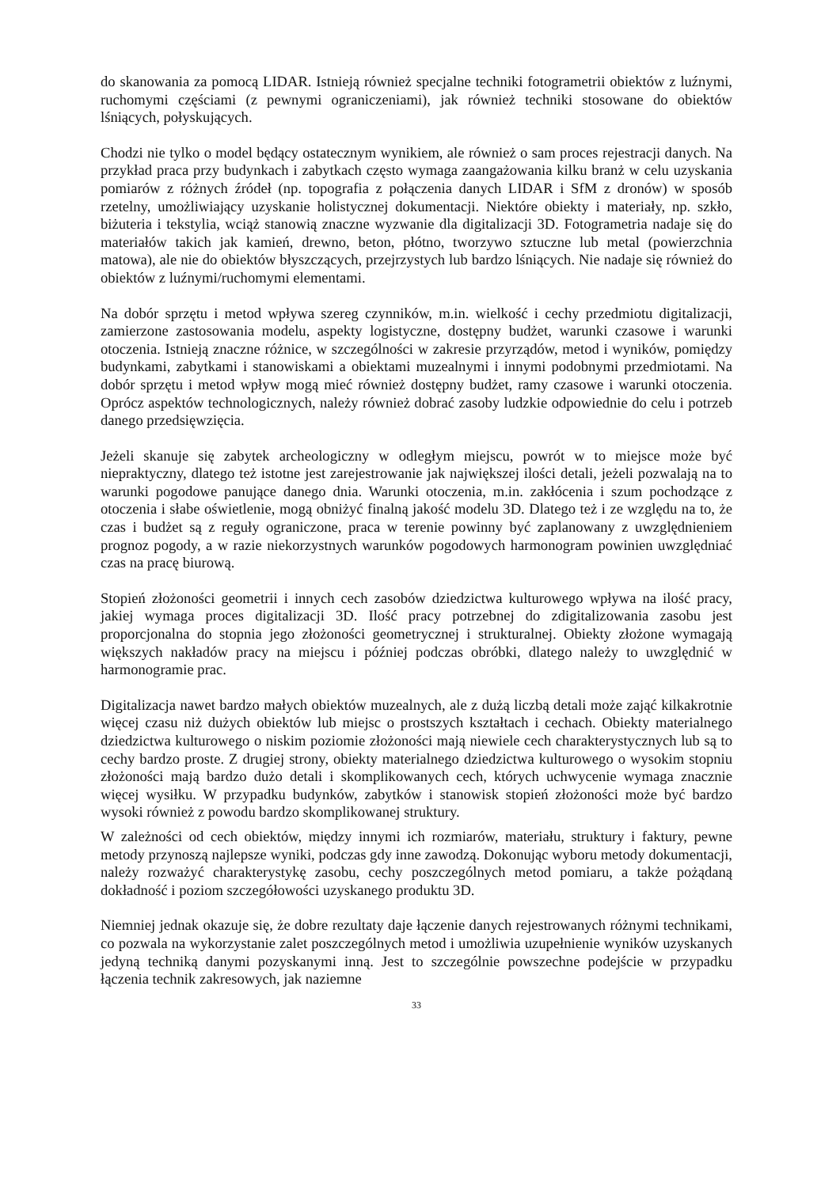do skanowania za pomocą LIDAR. Istnieją również specjalne techniki fotogrametrii obiektów z luźnymi, ruchomymi częściami (z pewnymi ograniczeniami), jak również techniki stosowane do obiektów lśniących, połyskujących.
Chodzi nie tylko o model będący ostatecznym wynikiem, ale również o sam proces rejestracji danych. Na przykład praca przy budynkach i zabytkach często wymaga zaangażowania kilku branż w celu uzyskania pomiarów z różnych źródeł (np. topografia z połączenia danych LIDAR i SfM z dronów) w sposób rzetelny, umożliwiający uzyskanie holistycznej dokumentacji. Niektóre obiekty i materiały, np. szkło, biżuteria i tekstylia, wciąż stanowią znaczne wyzwanie dla digitalizacji 3D. Fotogrametria nadaje się do materiałów takich jak kamień, drewno, beton, płótno, tworzywo sztuczne lub metal (powierzchnia matowa), ale nie do obiektów błyszczących, przejrzystych lub bardzo lśniących. Nie nadaje się również do obiektów z luźnymi/ruchomymi elementami.
Na dobór sprzętu i metod wpływa szereg czynników, m.in. wielkość i cechy przedmiotu digitalizacji, zamierzone zastosowania modelu, aspekty logistyczne, dostępny budżet, warunki czasowe i warunki otoczenia. Istnieją znaczne różnice, w szczególności w zakresie przyrządów, metod i wyników, pomiędzy budynkami, zabytkami i stanowiskami a obiektami muzealnymi i innymi podobnymi przedmiotami. Na dobór sprzętu i metod wpływ mogą mieć również dostępny budżet, ramy czasowe i warunki otoczenia. Oprócz aspektów technologicznych, należy również dobrać zasoby ludzkie odpowiednie do celu i potrzeb danego przedsięwzięcia.
Jeżeli skanuje się zabytek archeologiczny w odległym miejscu, powrót w to miejsce może być niepraktyczny, dlatego też istotne jest zarejestrowanie jak największej ilości detali, jeżeli pozwalają na to warunki pogodowe panujące danego dnia. Warunki otoczenia, m.in. zakłócenia i szum pochodzące z otoczenia i słabe oświetlenie, mogą obniżyć finalną jakość modelu 3D. Dlatego też i ze względu na to, że czas i budżet są z reguły ograniczone, praca w terenie powinny być zaplanowany z uwzględnieniem prognoz pogody, a w razie niekorzystnych warunków pogodowych harmonogram powinien uwzględniać czas na pracę biurową.
Stopień złożoności geometrii i innych cech zasobów dziedzictwa kulturowego wpływa na ilość pracy, jakiej wymaga proces digitalizacji 3D. Ilość pracy potrzebnej do zdigitalizowania zasobu jest proporcjonalna do stopnia jego złożoności geometrycznej i strukturalnej. Obiekty złożone wymagają większych nakładów pracy na miejscu i później podczas obróbki, dlatego należy to uwzględnić w harmonogramie prac.
Digitalizacja nawet bardzo małych obiektów muzealnych, ale z dużą liczbą detali może zająć kilkakrotnie więcej czasu niż dużych obiektów lub miejsc o prostszych kształtach i cechach. Obiekty materialnego dziedzictwa kulturowego o niskim poziomie złożoności mają niewiele cech charakterystycznych lub są to cechy bardzo proste. Z drugiej strony, obiekty materialnego dziedzictwa kulturowego o wysokim stopniu złożoności mają bardzo dużo detali i skomplikowanych cech, których uchwycenie wymaga znacznie więcej wysiłku. W przypadku budynków, zabytków i stanowisk stopień złożoności może być bardzo wysoki również z powodu bardzo skomplikowanej struktury.
W zależności od cech obiektów, między innymi ich rozmiarów, materiału, struktury i faktury, pewne metody przynoszą najlepsze wyniki, podczas gdy inne zawodzą. Dokonując wyboru metody dokumentacji, należy rozważyć charakterystykę zasobu, cechy poszczególnych metod pomiaru, a także pożądaną dokładność i poziom szczegółowości uzyskanego produktu 3D.
Niemniej jednak okazuje się, że dobre rezultaty daje łączenie danych rejestrowanych różnymi technikami, co pozwala na wykorzystanie zalet poszczególnych metod i umożliwia uzupełnienie wyników uzyskanych jedyną techniką danymi pozyskanymi inną. Jest to szczególnie powszechne podejście w przypadku łączenia technik zakresowych, jak naziemne
33